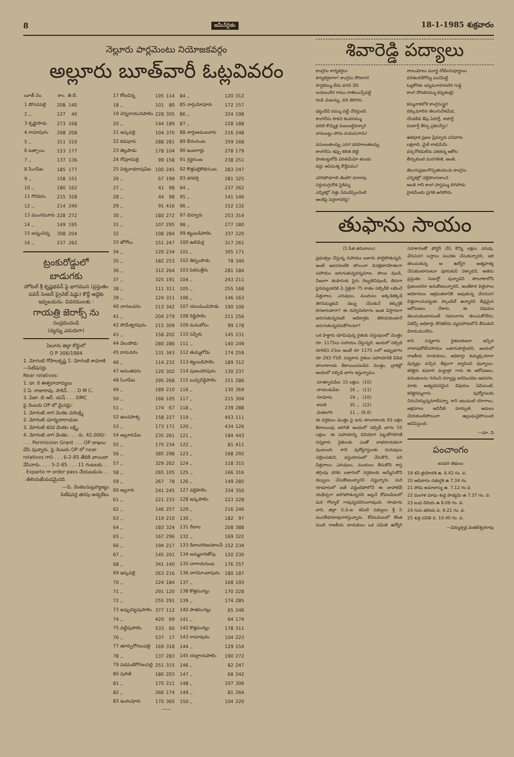8 జమీన్‌రైతు 18-1-1985 శుక్రవారం
నెల్లూరు పార్లమెంటు నియోజకవర్గం
అల్లూరు బూత్‌వారీ ఓట్లవివరం
| బూత్ నెం. | కాం. | తె.దే. |
| --- | --- | --- |
| 1 పోసనపల్లి | 208 | 140 |
| 2 ,, | 127 | 40 |
| 3 కృష్ణాపాడు | 273 | 168 |
| 4 రామాపురం | 298 | 208 |
| 5 ,, | 311 | 310 |
| 6 బత్సాయి | 153 | 177 |
| 7 ,, | 137 | 136 |
| 8 సింగపేట | 185 | 177 |
| 9 ,, | 158 | 151 |
| 10 ,, | 180 | 162 |
| 11 గొరవరం | 215 | 328 |
| 12 ,, | 214 | 240 |
| 13 ముంగమూరు | 228 | 272 |
| 14 ,, | 149 | 195 |
| 15 అన్నంచిన్న | 308 | 204 |
| 16 ,, | 237 | 262 |
ట్రంకురోడ్డులో
బాడుగకు
హోటల్ శ్రీ కృష్ణభవన్ పై భాగమున (ప్రస్తుతం పవన్ సెంటర్ ప్రైవెట్ షెడ్డు) కొద్దీ అద్దెకు ఇవ్వబడును. వివరములకు :
గాయత్రి జెరాక్స్ ను
సంప్రదించండి
(వ్యన్ను ఎదురుగా)
ఏలూరు జిల్లా కోర్టులో
O P 306/1984
1. మోగంటి గోపాలకృష్ణ 2. మోగంటి శామాణి —పిటీషనర్లు
Near relatives:
1. డా. కె ఈశ్వరాచార్యులు
2 ఏ. రాజారావు, సాకిన్ . . . D M C.
3. ఏజా. బి ఆర్. యస్ . . . DMC
పై నెంబరు OP లో మైనర్లు:
1. మోగంటి నాగ వెంకట వరలక్ష్మి
2. మోగంటి సూర్యనారాయణ
3. మోగంటి కనక వెంకట లక్ష్మి,
4. మోగంటి నాగ వెంకట . . . రు. 42,000/- . . . Permission Grant . . . OP దాఖలు చేసి వున్నారు. పై నెంబరు OP లో near relatives గాని . . . 6-2-85 తేదికి వాయిదా వేసినారు. . . . 5-2-85 . . . 11 గంటలకు . . . Exparte గా order pass చేయబడును . . . తెలియజేయడమైనది.
—పి. వెంకటసుబ్రహ్మణ్యం
పిటీషనర్ల తరపు అడ్వకేటు
| 17 కోటచిన్న | 105 | 114 |
| 18 ,, | 101 | 80 |
| 19 చెన్నరాయునిపాలెం | 228 | 305 |
| 20 ,, | 144 | 189 |
| 21 ఇస్కపల్లి | 104 | 370 |
| 22 కడపూరు | 288 | 281 |
| 23 తెల్లపాడు | 178 | 104 |
| 24 గోవూరపల్లె | 99 | 158 |
| 25 విశ్వనాధరావుపేట | 100 | 245 |
| 26 ,, | 67 | 199 |
| 27 ,, | 41 | 98 |
| 28 ,, | 44 | 98 |
| 29 ,, | 91 | 416 |
| 30 ,, | 180 | 272 |
| 31 ,, | 107 | 295 |
| 32 | 108 | 284 |
| 33 జోగోలు | 151 | 247 |
| 34 ,, | 120 | 234 |
| 35 ,, | 182 | 253 |
| 36 ,, | 312 | 264 |
| 37 ,, | 325 | 191 |
| 38 ,, | 111 | 311 |
| 39 ,, | 124 | 311 |
| 40 నాగులవరం | 213 | 342 |
| 41 ,, | 204 | 279 |
| 42 సోమేశ్వరపురం | 215 | 309 |
| 43 ,, | 158 | 202 |
| 44 వెలుపోడు | 280 | 286 |
| 45 దామవరం | 131 | 343 |
| 46 ,, | 114 | 232 |
| 47 అనంతవరం | 120 | 302 |
| 48 సింగపేట | 295 | 268 |
| 49 ,, | 189 | 210 |
| 50 ,, | 166 | 105 |
| 51 ,, | 174 | 67 |
| 52 ఉలవపాళ్ళ | 158 | 227 |
| 53 ,, | 173 | 171 |
| 54 అల్లూరుపేట | 235 | 261 |
| 55 ,, | 170 | 234 |
| 56 ,, | 385 | 298 |
| 57 ,, | 329 | 262 |
| 58 ,, | 265 | 105 |
| 59 ,, | 267 | 78 |
| 60 అల్లూరు | 241 | 245 |
| 61 ,, | 221 | 233 |
| 62 ,, | 146 | 257 |
| 63 ,, | 119 | 210 |
| 64 ,, | 183 | 324 |
| 65 ,, | 167 | 296 |
| 66 ,, | 194 | 217 |
| 67 ,, | 145 | 201 |
| 68 ,, | 341 | 140 |
| 69 ఇస్కపల్లి | 263 | 216 |
| 70 ,, | 224 | 184 |
| 71 ,, | 291 | 120 |
| 72 ,, | 255 | 291 |
| 73 ఉప్పుచిట్టపుపాలెం | 377 | 112 |
| 74 ,, | 420 | 69 |
| 75 వట్టిపుపాలెం | 533 | 60 |
| 76 ,, | 537 | 17 |
| 77 తూర్పుగోగులపల్లి | 169 | 318 |
| 78 ,, | 137 | 283 |
| 79 పడమటిగోగులపల్లి | 251 | 315 |
| 80 పురిణి | 180 | 203 |
| 81 ,, | 170 | 211 |
| 82 ,, | 266 | 174 |
| 83 ఇందుపూరు | 170 | 365 |
| 84 ,, | 120 | 312 |
| 85 నార్తుమోపూరు | 172 | 157 |
| 86 ,, | 324 | 198 |
| 87 ,, | 228 | 188 |
| 88 నార్తుఆములూరు | 216 | 248 |
| 89 బీరంగుంట | 359 | 168 |
| 90 ఇంటగార్లు | 278 | 179 |
| 91 గ్రద్దగుంట | 238 | 251 |
| 92 కొత్తపల్లికొడగుంట | 283 | 247 |
| 93 దగదర్తి | 281 | 325 |
| 94 ,, | 237 | 262 |
| 95 ,, | 141 | 146 |
| 96 ,, | 152 | 132 |
| 97 చెన్నూరు | 253 | 314 |
| 98 ,, | 277 | 180 |
| 99 కట్టుబడిపాలెం | 337 | 220 |
| 100 ఉలిమెర్ల | 317 | 261 |
| 101 ,, | 305 | 171 |
| 102 తిప్పంపాడు | 78 | 340 |
| 103 పెకనుత్తేరు | 281 | 184 |
| 104 ,, | 243 | 211 |
| 105 ,, | 255 | 168 |
| 106 ,, | 146 | 163 |
| 107 యలమంచిపాడు | 190 | 106 |
| 108 రెడ్డిపాలెం | 211 | 256 |
| 109 మనుబోలు | 99 | 178 |
| 110 పప్పేరు | 145 | 231 |
| 111 ,, | 140 | 249 |
| 112 తుమ్మలోడు | 174 | 259 |
| 113 కట్టుబడిపాలెం | 189 | 312 |
| 114 పుణందరపురం | 130 | 237 |
| 115 బుచ్చిరెడ్డిపాలెం | 151 | 286 |
| 116 ,, | 130 | 369 |
| 117 ,, | 215 | 304 |
| 118 ,, | 239 | 288 |
| 119 ,, | 453 | 111 |
| 120 ,, | 434 | 126 |
| 121 ,, | 184 | 443 |
| 122 ,, | 81 | 411 |
| 123 ,, | 168 | 292 |
| 124 ,, | 118 | 315 |
| 125 ,, | 166 | 316 |
| 126 ,, | 149 | 285 |
| 127 వల్లెపాలెం | 334 | 350 |
| 128 ఇస్కపాలెం | 223 | 228 |
| 129 ,, | 216 | 246 |
| 130 ,, | 182 | 97 |
| 131 రేబాల | 208 | 388 |
| 132 ,, | 169 | 322 |
| 133 రేబాలగిరిజనకాలనీ | 152 | 234 |
| 134 అమ్మవారితోపు | 120 | 230 |
| 135 నాగాయగుంట | 176 | 257 |
| 136 నాగమాంబాపురం | 180 | 187 |
| 137 ,, | 168 | 193 |
| 138 కొత్తవంగల్లు | 170 | 228 |
| 139 ,, | 174 | 285 |
| 140 పాతవంగల్లు | 65 | 246 |
| 141 ,, | 64 | 174 |
| 142 కొత్తవంగల్లు | 178 | 311 |
| 143 రామాపురం | 104 | 223 |
| 144 ,, | 129 | 154 |
| 145 యల్లాయపాలెం | 190 | 272 |
| 146 ,, | 82 | 247 |
| 147 ,, | 68 | 242 |
| 148 ,, | 107 | 306 |
| 149 ,, | 81 | 264 |
| 150 ,, | 104 | 220 |
——
శివారెడ్డి పద్యాలు
కాంగ్రెసు కార్యకర్తలు
కార్యకర్తలారా! కాంగ్రెసు దొరలార!
సార్థకమ్ము లేదు వగచి నేని
బయలుదేర రాము రాజీయిచ్చేవట్టి
రండి వెంటన్ను, వది తిరిగిరు.
భట్టుదేవి వమ్ము వట్టి చేరిస్తుంది.
కాంగిరేసు పాకచె కలవరమ్ము
వదిలి కొమ్మెళ్ల వంటబట్టివన్నారి
నానుబట్టు పోదు వయనుగాదు!
పనులంతలప్పు ఎనగ వరిపాలంతలప్పు
కాంగిరేసు శప్పు కలిత బెట్టి
పాతబట్టలోడి పరితమేమో తుందు
వద్దు అపిమశ్య కొడ్డిపెము!
ఎగిరిపోడగాలి తెంటిగ మారావు
సర్దుదుగ్గుదొడ పైకిమ్మ
ఎన్నికల్లో నెత్తు ఏమవెప్పించెంటి
ఆలకిపై పెద్దలావరిపై!
నాటుమోటు మూర్ఖ నోటింగుపూర్ఖులు
వరిశబరిదేగోవ్య పంచిపెట్టి
ఓట్లకోరకు ఇన్నమూరూనటిరి గుడ్డి
కాంగి దొరతనమ్ము కన్నతండ్రి!
కమ్మనాకలోకె కాంగ్రెసుస్థైర
దిక్కుమాలిన తెలుగుదేశమేడ,
యేడకేడ శేపు ఏపార్లీ, శాపార్లీ
పంటార్తీ తీర్పు ప్రకంచేస్తు!
ఉకపూక ప్రజల ప్రేమ్నారు పనివారు
లక్షలాది, మైకే లాభమేమి
వర్కరోకడులేదు వకతన్న ఆకోట
తీర్చుకుంటె మనగతితె, అంతె.
తెలుగుప్రజలగొప్పతలవంచు కాంగ్రెసు
ఎన్నికల్లో చెల్లిపొంగుకాంచె
అంతె గాని కాంగి హస్తమ్ము బిగిపోడు
హైకమేండు ప్రగతి ఆగిపోదు.
తుఫాను సాయం
(5 పేజి తరువాయి)
ప్రభుత్వం చేస్తున్న సహాయం బజారు పాలైపోతున్నది. అంటే అవసరంలేక పోయినా విచక్షణారహితంగా సహాయం జరుగుతున్నదన్నమాట. పొలం వుండి, నిజంగా తుఫానుకు పైరు దెబ్బతినివుండి, తిరుగా పైరుపెట్టడానికి ఏ రైతైనా 75 కాతం సబ్సిడీకి లభించే విత్తనాలు, ఎరువులు, మందులు అక్కడికక్కడే తెగనమ్ముకుని డబ్బు చేసుకునే కక్కుర్తికి దిగజారుతారా? ఈ దుర్వినియోగం ఇంత విస్తారంగా జరుగుతున్నదంటే అధికార్లకు తెలియకుండానే జరుగుతున్నదనుకోగలమా?
ఒక హెక్టారు భూమివున్న రైతుకు వస్తువులలో మొత్తం రూ. 1175లు సహాయం చేస్తున్నది. ఇందులో సబ్సిడి రూ881-25లు అంటే రూ 1175 లలో అప్పుభాగం రూ 293-75లే. సన్నకారు రైతుల సహాయానికి వివిధ తాలూకాలకు కేటాయించబడిన మొత్తం, బ్రాకెట్లో అందులో సబ్సిడి భాగం ఇస్తున్నాము.
| సూళ్ళూరుపేట | 15 లక్షలు | (10) |
| నాయుడుపేట | 16 ,, | (11) |
| గూడూరు | 19 ,, | (10) |
| కావలి | 35 ,, | (22) |
| వెంకటగిరి | 11 ,, | (6.8) |
ఈ వర్తకులు మొత్తం పై ఐదు తాలూకాలకు 93 లక్షల కేటాయింపు జరిగితే అందులో సబ్సిడీ భాగం 55 లక్షలు. ఈ సహాయాన్ని వినియోగ పెట్టుకోగలిగితే సన్నకారు రైతులకు ఎంతో లాభదాయకంగా వుంటుంది. కాని వుద్యోగస్తులకు దురుపులు చెల్లించుకుని, వస్తురూపంలో చేసుకొని, వరి విత్తనాలు; ఎరువులు, మందులు తీసుకొని కాస్త తగ్గింపు ధరకు బజారులో వర్తకులకు అమ్మేసుకొని డబ్బులు చేసుకొంటున్నారని చెప్తున్నారు. మరి గూడూరులో ఐతే వడ్డింటిపోలోనే ఈ బాహాటేదీ యథేచ్ఛగా జరిగిపోతున్నదని అట్లనే కోవటమిటలో మరి గోల్మాల్ గావున్నదనిగుంగావుంది. గూడూరు వారి, జిల్లా సి.పి.ఐ. కమిటి సభ్యులు శ్రీ సి మురళీధరరావుగారిస్తున్నారు. కోవటమిటలో కొంత మంది రాజకీయ నాయకులు ఒక సమితి ఉద్యోగి సహకారంతో ఫోర్జరీ చేసి కొన్ని లక్షలు ఎరువు, వేరుసెనగ బస్తాలు పంచకం చేసుకున్నారని, ఇది తెలుసుకున్న ఆ ఉద్యోగి ఆత్మహత్య చేసుకుంటానంటూ పూనుకుని వెళ్ళాడని, అతను ప్రస్తుతం సెంటర్లో వున్నాడని తాలూకాలోని ప్రజలందరూ అనుకొంటున్నారని, అంతేకాక విత్తనాలు అధికారులు అక్రమతనానికి అవుతున్న వేరుసెనగ విత్తనాలనుపట్టుకు స్కాండిల్ ఉన్నారని తీవ్రమైన ఆరోపణలు చేశారు. ఈ విషయం తెలుసుకుంటామంటే సమాచారం తెలుసుకోలేదు; ఏజెన్సీ అధికార్లు దొరకలేదు వ్యవహారంలోనే తీసుకుని విరామములేదు.
కాని సన్నకారు రైతులకంటూ ఇచ్చిన నాదాపుకోటీసహాయం బజారుపాలైందని, అందులో రాజకీయ నాయకులు, అధికార్లు కుమ్మక్కయారా వున్నట్లు వచ్చిన తీవ్రంగా వ్యాపించి వున్నాయి. కలెక్టరు కుమారి మల్హాత్రా గారు ఈ ఆరోపణలు, వదంతులను గురించి దర్యాప్తు జరిపించడం అవసరం. మాకు అత్యవసరమైన విషయం ఏమిటంటే, కలెక్టరమ్మగారు వుద్యోగులకు చిరుచెయ్యన్నమాటేనన్నా, కాని ఇటువంటి యోగాలు, అక్రమాలు అవినీతి మాన్పుతె, అమలు చేయకుంటిపోయినా ఉల్లంఘనైపోయింది అనిపిస్తుంది.
—మా. వి
పంచాంగం
జనవరి తిథులు
19 శని త్రయోదశి ఉ. 8.42 గం. వ.
20 ఆదివారం చతుర్దశి ఉ 7.34 గం.
21 సోమ అమావాస్య ఉ. 7.12 గం వ.
22 మంగళ మాఘ శుద్ధ పాడ్యమి ఉ 7.37 గం. వ.
23 బుధ విదియ ఉ 8.08 గం. వ.
24 గురు తదియ వ. 9.22 గం. వ.
25 శుక్ర చవితి వ. 10.40 గం. వ.
—విద్యుశ్చక్ర వెంకటేశ్వరరావు